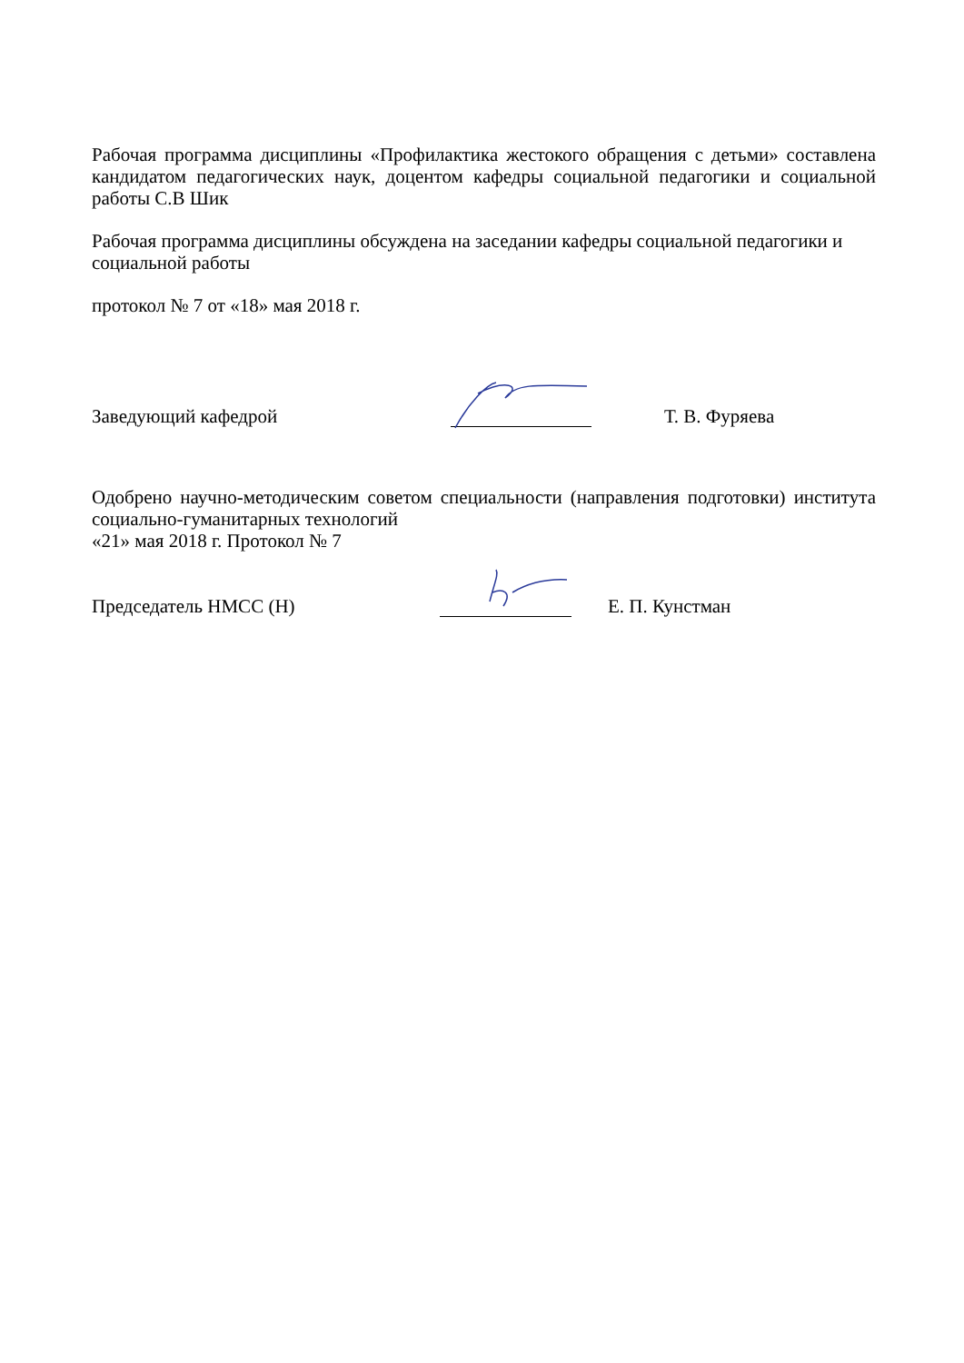Рабочая программа дисциплины «Профилактика жестокого обращения с детьми» составлена кандидатом педагогических наук, доцентом кафедры социальной педагогики и социальной работы С.В Шик
Рабочая программа дисциплины обсуждена на заседании кафедры социальной педагогики и социальной работы
протокол № 7 от «18» мая 2018 г.
Заведующий кафедрой
Т. В. Фуряева
Одобрено научно-методическим советом специальности (направления подготовки) института социально-гуманитарных технологий
«21» мая 2018 г. Протокол № 7
Председатель НМСС (Н)
Е. П. Кунстман